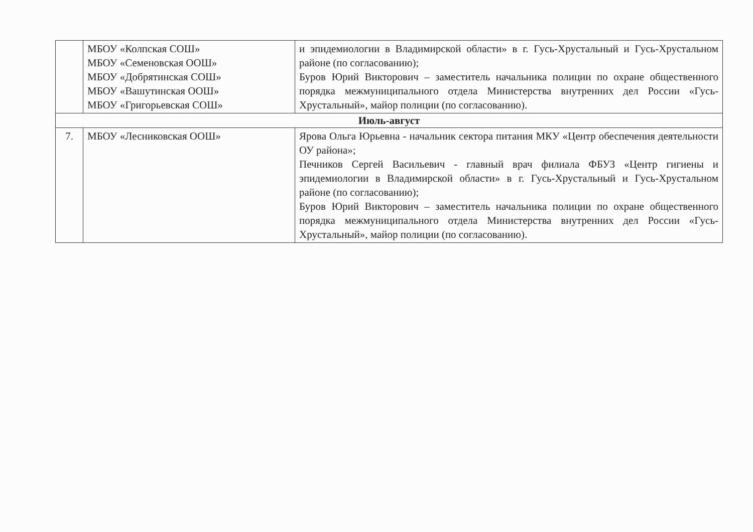| | МБОУ «Колпская СОШ» МБОУ «Семеновская ООШ» МБОУ «Добрятинская СОШ» МБОУ «Вашутинская ООШ» МБОУ «Григорьевская СОШ» | и эпидемиологии в Владимирской области» в г. Гусь-Хрустальный и Гусь-Хрустальном районе (по согласованию); Буров Юрий Викторович – заместитель начальника полиции по охране общественного порядка межмуниципального отдела Министерства внутренних дел России «Гусь-Хрустальный», майор полиции (по согласованию). |
| Июль-август | | |
| 7. | МБОУ «Лесниковская ООШ» | Ярова Ольга Юрьевна - начальник сектора питания МКУ «Центр обеспечения деятельности ОУ района»; Печников Сергей Васильевич - главный врач филиала ФБУЗ «Центр гигиены и эпидемиологии в Владимирской области» в г. Гусь-Хрустальный и Гусь-Хрустальном районе (по согласованию); Буров Юрий Викторович – заместитель начальника полиции по охране общественного порядка межмуниципального отдела Министерства внутренних дел России «Гусь-Хрустальный», майор полиции (по согласованию). |